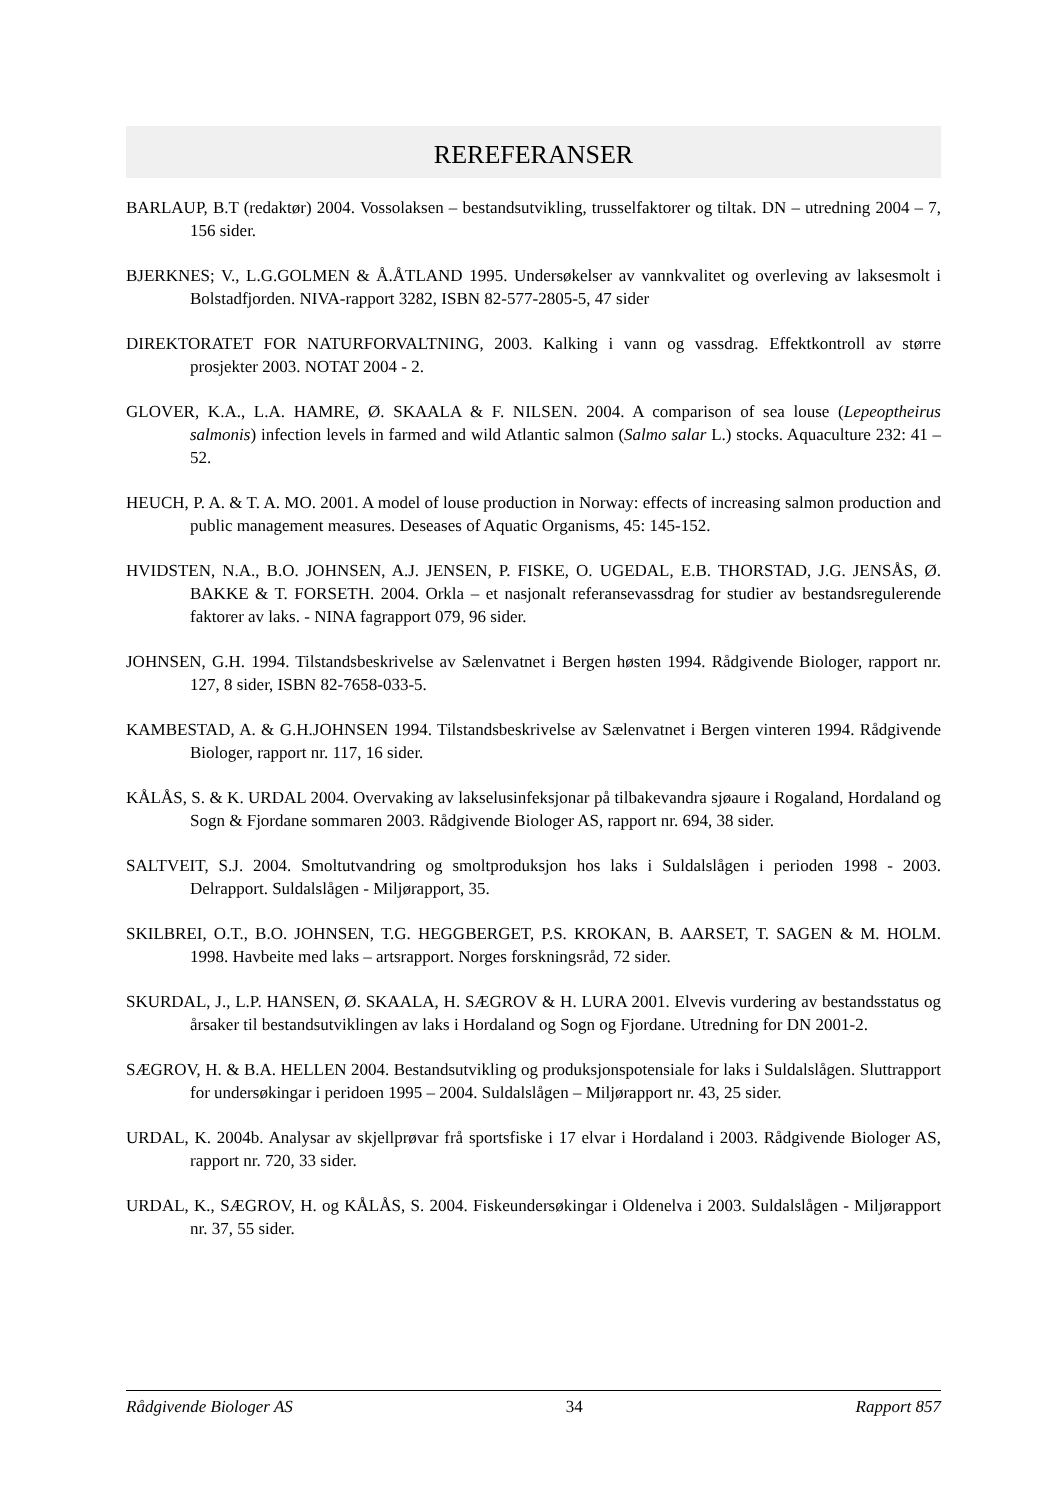REREFERANSER
BARLAUP, B.T (redaktør) 2004. Vossolaksen – bestandsutvikling, trusselfaktorer og tiltak. DN – utredning 2004 – 7, 156 sider.
BJERKNES; V., L.G.GOLMEN & Å.ÅTLAND 1995. Undersøkelser av vannkvalitet og overleving av laksesmolt i Bolstadfjorden. NIVA-rapport 3282, ISBN 82-577-2805-5, 47 sider
DIREKTORATET FOR NATURFORVALTNING, 2003. Kalking i vann og vassdrag. Effektkontroll av større prosjekter 2003. NOTAT 2004 - 2.
GLOVER, K.A., L.A. HAMRE, Ø. SKAALA & F. NILSEN. 2004. A comparison of sea louse (Lepeoptheirus salmonis) infection levels in farmed and wild Atlantic salmon (Salmo salar L.) stocks. Aquaculture 232: 41 – 52.
HEUCH, P. A. & T. A. MO. 2001. A model of louse production in Norway: effects of increasing salmon production and public management measures. Deseases of Aquatic Organisms, 45: 145-152.
HVIDSTEN, N.A., B.O. JOHNSEN, A.J. JENSEN, P. FISKE, O. UGEDAL, E.B. THORSTAD, J.G. JENSÅS, Ø. BAKKE & T. FORSETH. 2004. Orkla – et nasjonalt referansevassdrag for studier av bestandsregulerende faktorer av laks. - NINA fagrapport 079, 96 sider.
JOHNSEN, G.H. 1994. Tilstandsbeskrivelse av Sælenvatnet i Bergen høsten 1994. Rådgivende Biologer, rapport nr. 127, 8 sider, ISBN 82-7658-033-5.
KAMBESTAD, A. & G.H.JOHNSEN 1994. Tilstandsbeskrivelse av Sælenvatnet i Bergen vinteren 1994. Rådgivende Biologer, rapport nr. 117, 16 sider.
KÅLÅS, S. & K. URDAL 2004. Overvaking av lakselusinfeksjonar på tilbakevandra sjøaure i Rogaland, Hordaland og Sogn & Fjordane sommaren 2003. Rådgivende Biologer AS, rapport nr. 694, 38 sider.
SALTVEIT, S.J. 2004. Smoltutvandring og smoltproduksjon hos laks i Suldalslågen i perioden 1998 - 2003. Delrapport. Suldalslågen - Miljørapport, 35.
SKILBREI, O.T., B.O. JOHNSEN, T.G. HEGGBERGET, P.S. KROKAN, B. AARSET, T. SAGEN & M. HOLM. 1998. Havbeite med laks – artsrapport. Norges forskningsråd, 72 sider.
SKURDAL, J., L.P. HANSEN, Ø. SKAALA, H. SÆGROV & H. LURA 2001. Elvevis vurdering av bestandsstatus og årsaker til bestandsutviklingen av laks i Hordaland og Sogn og Fjordane. Utredning for DN 2001-2.
SÆGROV, H. & B.A. HELLEN 2004. Bestandsutvikling og produksjonspotensiale for laks i Suldalslågen. Sluttrapport for undersøkingar i peridoen 1995 – 2004. Suldalslågen – Miljørapport nr. 43, 25 sider.
URDAL, K. 2004b. Analysar av skjellprøvar frå sportsfiske i 17 elvar i Hordaland i 2003. Rådgivende Biologer AS, rapport nr. 720, 33 sider.
URDAL, K., SÆGROV, H. og KÅLÅS, S. 2004. Fiskeundersøkingar i Oldenelva i 2003. Suldalslågen - Miljørapport nr. 37, 55 sider.
Rådgivende Biologer AS 34 Rapport 857